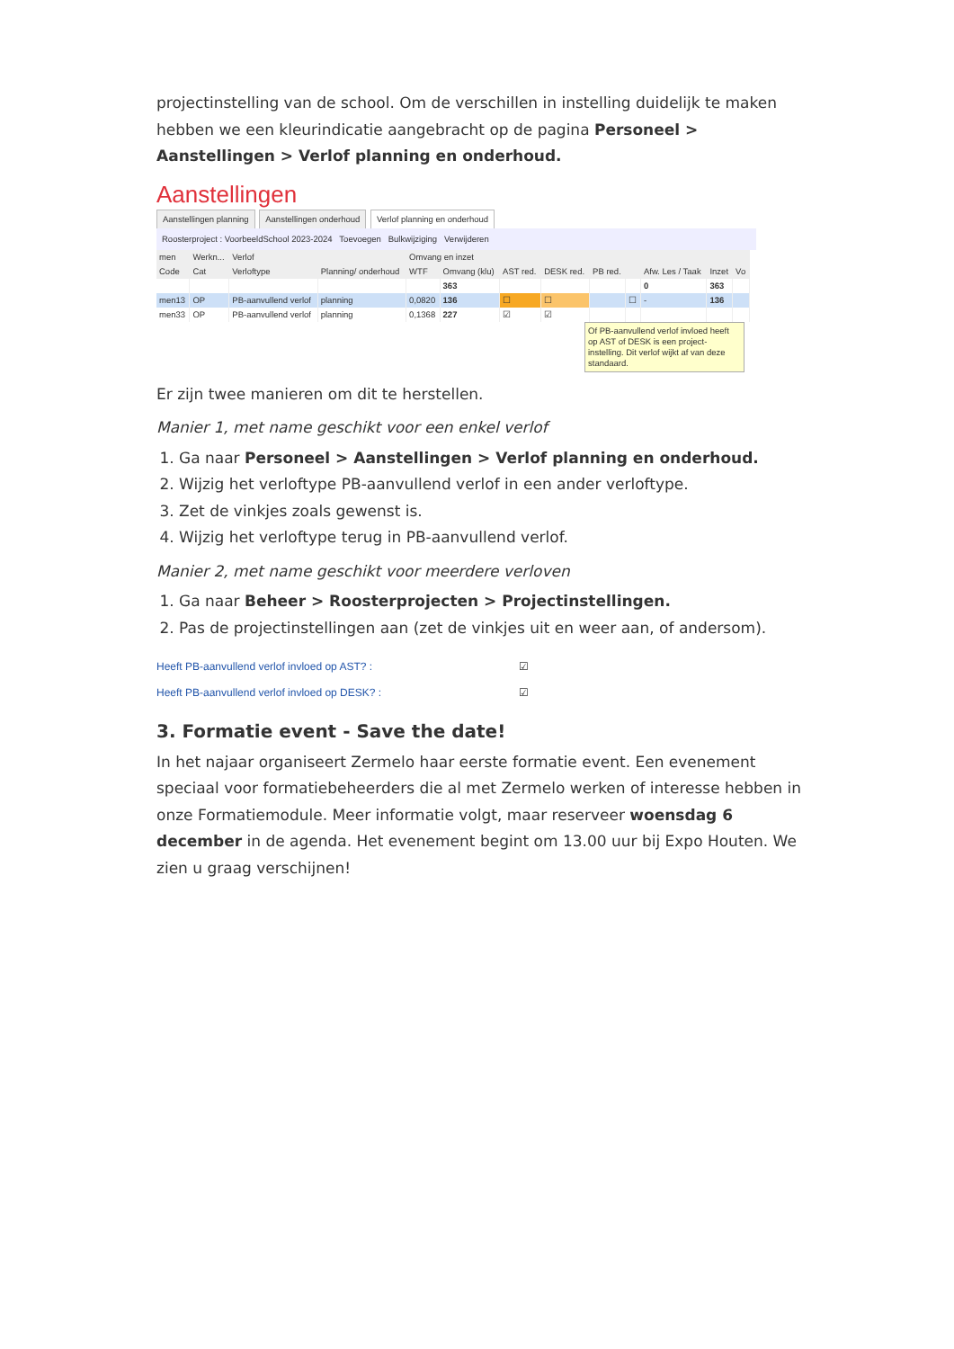projectinstelling van de school. Om de verschillen in instelling duidelijk te maken hebben we een kleurindicatie aangebracht op de pagina Personeel > Aanstellingen > Verlof planning en onderhoud.
Aanstellingen
Aanstellingen planning Aanstellingen onderhoud Verlof planning en onderhoud
Roosterproject : VoorbeeldSchool 2023-2024 Toevoegen Bulkwijziging Verwijderen
| men | Werkn... | Verlof | | Omvang en inzet | | | | | | | | |
| --- | --- | --- | --- | --- | --- | --- | --- | --- | --- | --- | --- | --- |
| Code | Cat | Verloftype | Planning/ onderhoud | WTF | Omvang (klu) | AST red. | DESK red. | PB red. | | Afw. Les / Taak | Inzet | Vo |
| | | | | | 363 | | | | | 0 | 363 | |
| men13 | OP | PB-aanvullend verlof | planning | 0,0820 | 136 | ☐ | ☐ | | ☐ | - | 136 | |
| men33 | OP | PB-aanvullend verlof | planning | 0,1368 | 227 | ☑ | ☑ | | | | | |
Of PB-aanvullend verlof invloed heeft op AST of DESK is een project-instelling. Dit verlof wijkt af van deze standaard.
Er zijn twee manieren om dit te herstellen.
Manier 1, met name geschikt voor een enkel verlof
1. Ga naar Personeel > Aanstellingen > Verlof planning en onderhoud.
2. Wijzig het verloftype PB-aanvullend verlof in een ander verloftype.
3. Zet de vinkjes zoals gewenst is.
4. Wijzig het verloftype terug in PB-aanvullend verlof.
Manier 2, met name geschikt voor meerdere verloven
1. Ga naar Beheer > Roosterprojecten > Projectinstellingen.
2. Pas de projectinstellingen aan (zet de vinkjes uit en weer aan, of andersom).
Heeft PB-aanvullend verlof invloed op AST? : ☑
Heeft PB-aanvullend verlof invloed op DESK? : ☑
3. Formatie event - Save the date!
In het najaar organiseert Zermelo haar eerste formatie event. Een evenement speciaal voor formatiebeheerders die al met Zermelo werken of interesse hebben in onze Formatiemodule. Meer informatie volgt, maar reserveer woensdag 6 december in de agenda. Het evenement begint om 13.00 uur bij Expo Houten. We zien u graag verschijnen!